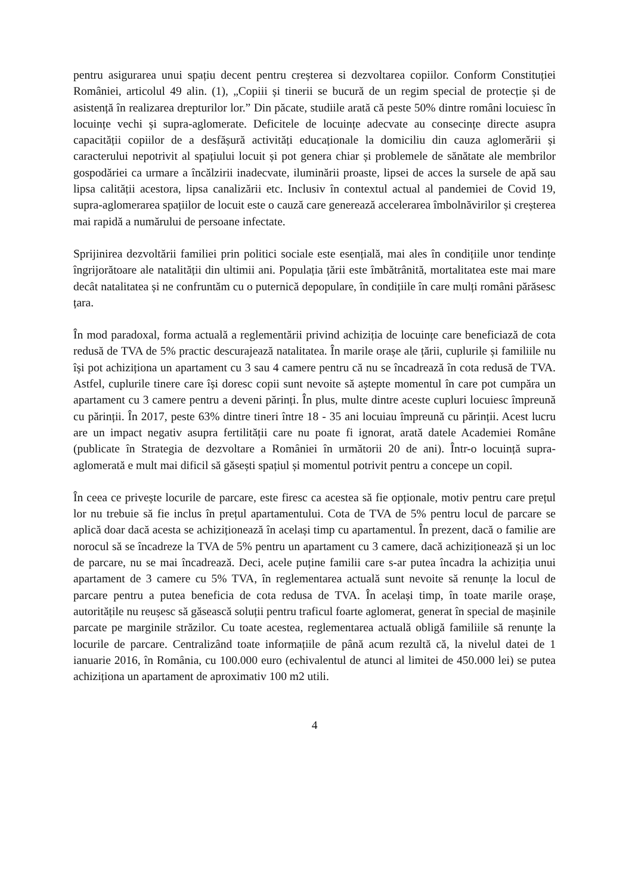pentru asigurarea unui spațiu decent pentru creșterea si dezvoltarea copiilor. Conform Constituției României, articolul 49 alin. (1), „Copiii și tinerii se bucură de un regim special de protecție și de asistență în realizarea drepturilor lor.” Din păcate, studiile arată că peste 50% dintre români locuiesc în locuințe vechi și supra-aglomerate. Deficitele de locuințe adecvate au consecințe directe asupra capacității copiilor de a desfășură activități educaționale la domiciliu din cauza aglomerării și caracterului nepotrivit al spațiului locuit și pot genera chiar și problemele de sănătate ale membrilor gospodăriei ca urmare a încălzirii inadecvate, iluminării proaste, lipsei de acces la sursele de apă sau lipsa calității acestora, lipsa canalizării etc. Inclusiv în contextul actual al pandemiei de Covid 19, supra-aglomerarea spațiilor de locuit este o cauză care generează accelerarea îmbolnăvirilor și creșterea mai rapidă a numărului de persoane infectate.
Sprijinirea dezvoltării familiei prin politici sociale este esențială, mai ales în condițiile unor tendințe îngrijorătoare ale natalității din ultimii ani. Populația țării este îmbătrânită, mortalitatea este mai mare decât natalitatea și ne confruntăm cu o puternică depopulare, în condițiile în care mulți români părăsesc țara.
În mod paradoxal, forma actuală a reglementării privind achiziția de locuințe care beneficiază de cota redusă de TVA de 5% practic descurajează natalitatea. În marile orașe ale țării, cuplurile și familiile nu își pot achiziționa un apartament cu 3 sau 4 camere pentru că nu se încadrează în cota redusă de TVA. Astfel, cuplurile tinere care își doresc copii sunt nevoite să aștepte momentul în care pot cumpăra un apartament cu 3 camere pentru a deveni părinți. În plus, multe dintre aceste cupluri locuiesc împreună cu părinții. În 2017, peste 63% dintre tineri între 18 - 35 ani locuiau împreună cu părinții. Acest lucru are un impact negativ asupra fertilității care nu poate fi ignorat, arată datele Academiei Române (publicate în Strategia de dezvoltare a României în următorii 20 de ani). Într-o locuință supra-aglomerată e mult mai dificil să găsești spațiul și momentul potrivit pentru a concepe un copil.
În ceea ce privește locurile de parcare, este firesc ca acestea să fie opționale, motiv pentru care prețul lor nu trebuie să fie inclus în prețul apartamentului. Cota de TVA de 5% pentru locul de parcare se aplică doar dacă acesta se achiziționează în același timp cu apartamentul. În prezent, dacă o familie are norocul să se încadreze la TVA de 5% pentru un apartament cu 3 camere, dacă achiziționează și un loc de parcare, nu se mai încadrează. Deci, acele puține familii care s-ar putea încadra la achiziția unui apartament de 3 camere cu 5% TVA, în reglementarea actuală sunt nevoite să renunțe la locul de parcare pentru a putea beneficia de cota redusa de TVA. În același timp, în toate marile orașe, autoritățile nu reușesc să găsească soluții pentru traficul foarte aglomerat, generat în special de mașinile parcate pe marginile străzilor. Cu toate acestea, reglementarea actuală obligă familiile să renunțe la locurile de parcare. Centralizând toate informațiile de până acum rezultă că, la nivelul datei de 1 ianuarie 2016, în România, cu 100.000 euro (echivalentul de atunci al limitei de 450.000 lei) se putea achiziționa un apartament de aproximativ 100 m2 utili.
4